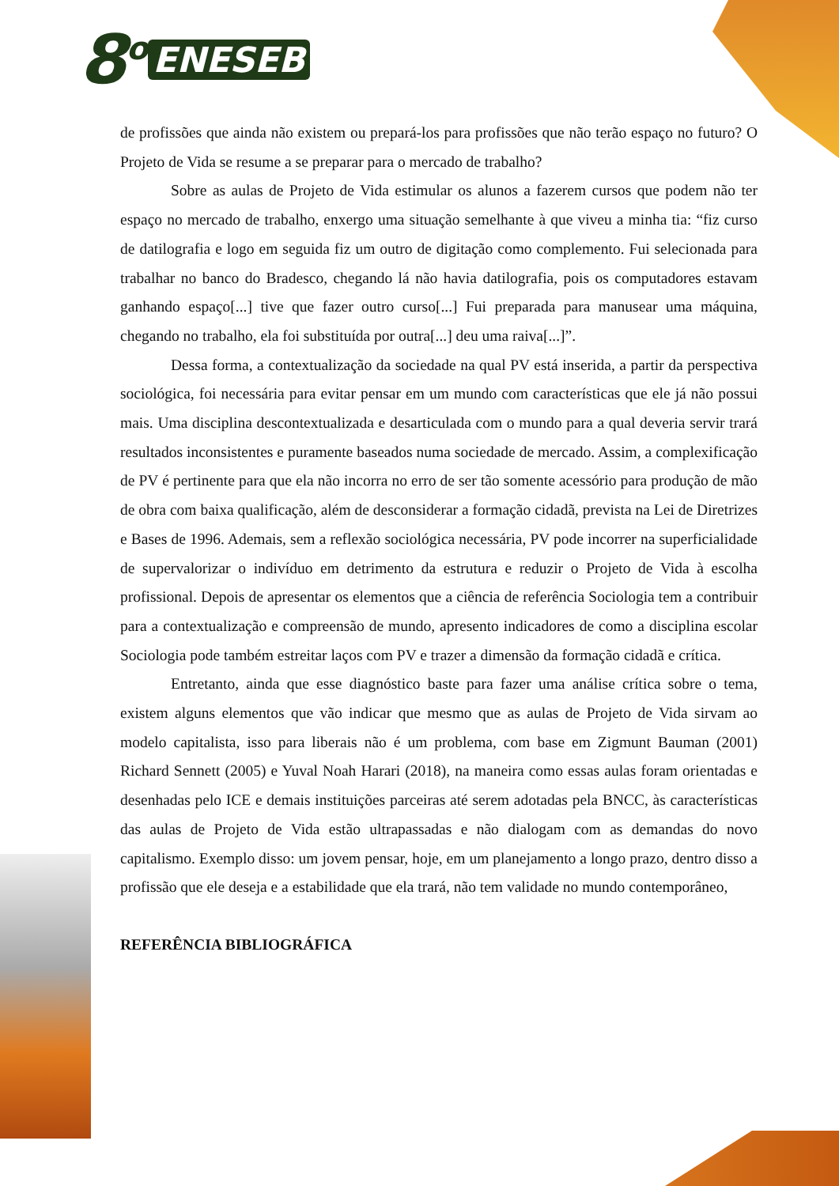8<sup>o</sup> ENESEB
de profissões que ainda não existem ou prepará-los para profissões que não terão espaço no futuro? O Projeto de Vida se resume a se preparar para o mercado de trabalho?
Sobre as aulas de Projeto de Vida estimular os alunos a fazerem cursos que podem não ter espaço no mercado de trabalho, enxergo uma situação semelhante à que viveu a minha tia: “fiz curso de datilografia e logo em seguida fiz um outro de digitação como complemento. Fui selecionada para trabalhar no banco do Bradesco, chegando lá não havia datilografia, pois os computadores estavam ganhando espaço[...] tive que fazer outro curso[...] Fui preparada para manusear uma máquina, chegando no trabalho, ela foi substituída por outra[...] deu uma raiva[...]”.
Dessa forma, a contextualização da sociedade na qual PV está inserida, a partir da perspectiva sociológica, foi necessária para evitar pensar em um mundo com características que ele já não possui mais. Uma disciplina descontextualizada e desarticulada com o mundo para a qual deveria servir trará resultados inconsistentes e puramente baseados numa sociedade de mercado. Assim, a complexificação de PV é pertinente para que ela não incorra no erro de ser tão somente acessório para produção de mão de obra com baixa qualificação, além de desconsiderar a formação cidadã, prevista na Lei de Diretrizes e Bases de 1996. Ademais, sem a reflexão sociológica necessária, PV pode incorrer na superficialidade de supervalorizar o indivíduo em detrimento da estrutura e reduzir o Projeto de Vida à escolha profissional. Depois de apresentar os elementos que a ciência de referência Sociologia tem a contribuir para a contextualização e compreensão de mundo, apresento indicadores de como a disciplina escolar Sociologia pode também estreitar laços com PV e trazer a dimensão da formação cidadã e crítica.
Entretanto, ainda que esse diagnóstico baste para fazer uma análise crítica sobre o tema, existem alguns elementos que vão indicar que mesmo que as aulas de Projeto de Vida sirvam ao modelo capitalista, isso para liberais não é um problema, com base em Zigmunt Bauman (2001) Richard Sennett (2005) e Yuval Noah Harari (2018), na maneira como essas aulas foram orientadas e desenhadas pelo ICE e demais instituições parceiras até serem adotadas pela BNCC, às características das aulas de Projeto de Vida estão ultrapassadas e não dialogam com as demandas do novo capitalismo. Exemplo disso: um jovem pensar, hoje, em um planejamento a longo prazo, dentro disso a profissão que ele deseja e a estabilidade que ela trará, não tem validade no mundo contemporâneo,
REFERÊNCIA BIBLIOGRÁFICA